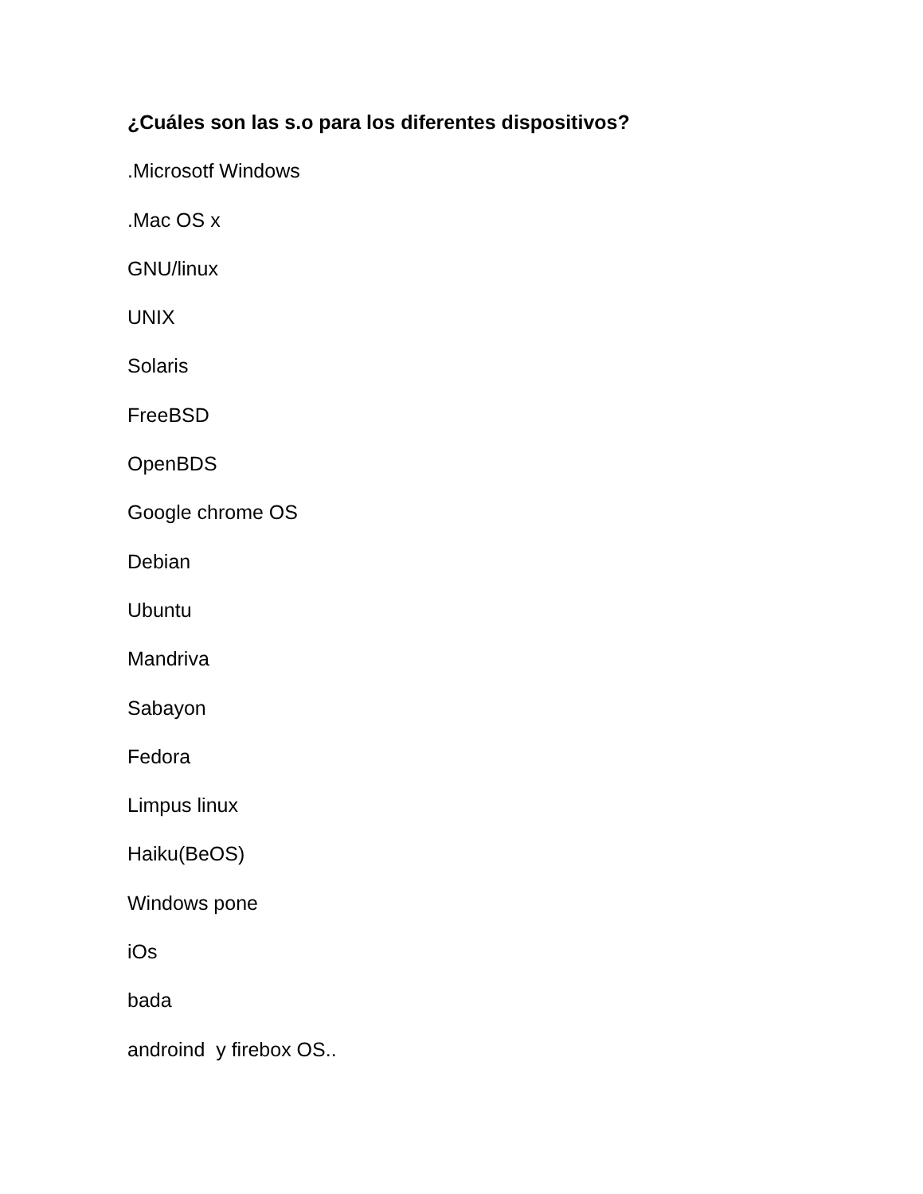¿Cuáles son las s.o para los diferentes dispositivos?
.Microsotf Windows
.Mac OS x
GNU/linux
UNIX
Solaris
FreeBSD
OpenBDS
Google chrome OS
Debian
Ubuntu
Mandriva
Sabayon
Fedora
Limpus linux
Haiku(BeOS)
Windows pone
iOs
bada
androind y firebox OS..